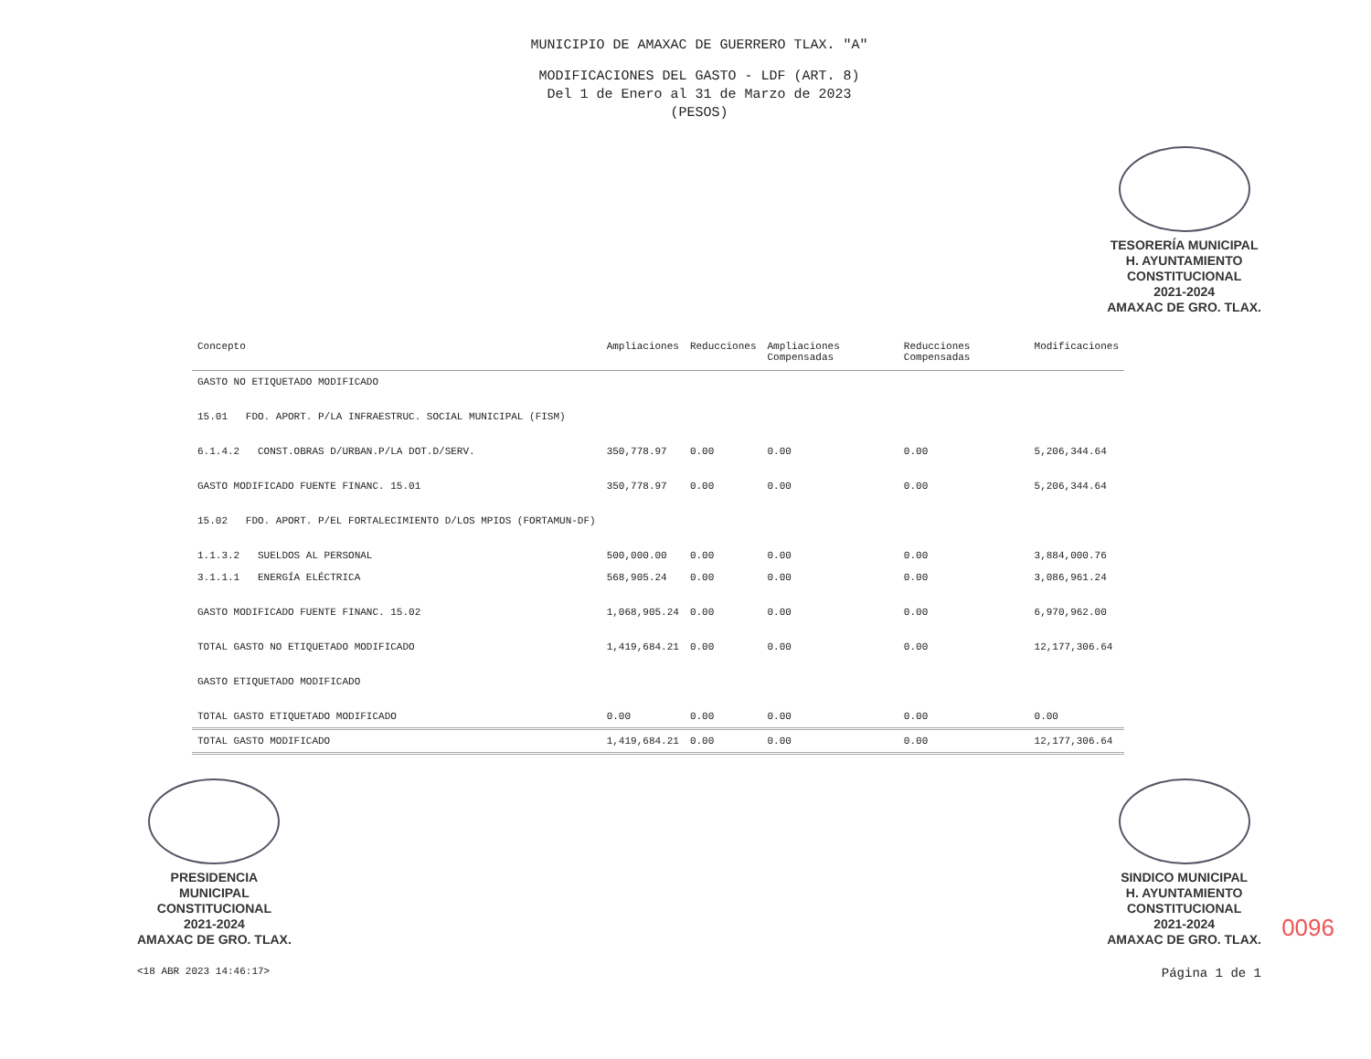MUNICIPIO DE AMAXAC DE GUERRERO TLAX. "A"
MODIFICACIONES DEL GASTO - LDF (ART. 8)
Del 1 de Enero al 31 de Marzo de 2023
(PESOS)
TESORERÍA MUNICIPAL
H. AYUNTAMIENTO
CONSTITUCIONAL
2021-2024
AMAXAC DE GRO. TLAX.
| Concepto | Ampliaciones | Reducciones | Ampliaciones Compensadas | Reducciones Compensadas | Modificaciones |
| --- | --- | --- | --- | --- | --- |
| GASTO NO ETIQUETADO MODIFICADO | | | | | |
| 15.01 FDO. APORT. P/LA INFRAESTRUC. SOCIAL MUNICIPAL (FISM) | | | | | |
| 6.1.4.2 CONST.OBRAS D/URBAN.P/LA DOT.D/SERV. | 350,778.97 | 0.00 | 0.00 | 0.00 | 5,206,344.64 |
| GASTO MODIFICADO FUENTE FINANC. 15.01 | 350,778.97 | 0.00 | 0.00 | 0.00 | 5,206,344.64 |
| 15.02 FDO. APORT. P/EL FORTALECIMIENTO D/LOS MPIOS (FORTAMUN-DF) | | | | | |
| 1.1.3.2 SUELDOS AL PERSONAL | 500,000.00 | 0.00 | 0.00 | 0.00 | 3,884,000.76 |
| 3.1.1.1 ENERGÍA ELÉCTRICA | 568,905.24 | 0.00 | 0.00 | 0.00 | 3,086,961.24 |
| GASTO MODIFICADO FUENTE FINANC. 15.02 | 1,068,905.24 | 0.00 | 0.00 | 0.00 | 6,970,962.00 |
| TOTAL GASTO NO ETIQUETADO MODIFICADO | 1,419,684.21 | 0.00 | 0.00 | 0.00 | 12,177,306.64 |
| GASTO ETIQUETADO MODIFICADO | | | | | |
| TOTAL GASTO ETIQUETADO MODIFICADO | 0.00 | 0.00 | 0.00 | 0.00 | 0.00 |
| TOTAL GASTO MODIFICADO | 1,419,684.21 | 0.00 | 0.00 | 0.00 | 12,177,306.64 |
PRESIDENCIA
MUNICIPAL
CONSTITUCIONAL
2021-2024
AMAXAC DE GRO. TLAX.
SINDICO MUNICIPAL
H. AYUNTAMIENTO
CONSTITUCIONAL
2021-2024
AMAXAC DE GRO. TLAX.
<18 ABR 2023 14:46:17>
Página 1 de 1
0096